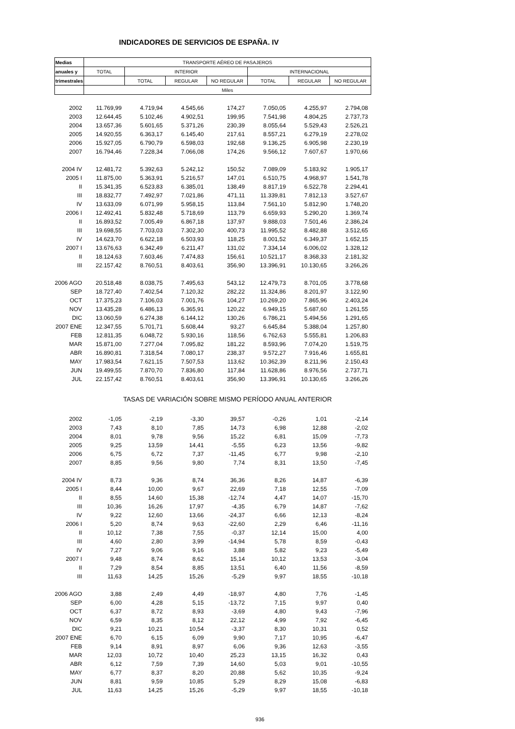INDICADORES DE SERVICIOS DE ESPAÑA. IV
| Medias | TRANSPORTE AÉREO DE PASAJEROS | | | | | | |
| --- | --- | --- | --- | --- | --- | --- | --- |
| anuales y | TOTAL | INTERIOR | | | INTERNACIONAL | | |
| trimestrales | | TOTAL | REGULAR | NO REGULAR | TOTAL | REGULAR | NO REGULAR |
| | Miles | | | | | | |
| 2002 | 11.769,99 | 4.719,94 | 4.545,66 | 174,27 | 7.050,05 | 4.255,97 | 2.794,08 |
| 2003 | 12.644,45 | 5.102,46 | 4.902,51 | 199,95 | 7.541,98 | 4.804,25 | 2.737,73 |
| 2004 | 13.657,36 | 5.601,65 | 5.371,26 | 230,39 | 8.055,64 | 5.529,43 | 2.526,21 |
| 2005 | 14.920,55 | 6.363,17 | 6.145,40 | 217,61 | 8.557,21 | 6.279,19 | 2.278,02 |
| 2006 | 15.927,05 | 6.790,79 | 6.598,03 | 192,68 | 9.136,25 | 6.905,98 | 2.230,19 |
| 2007 | 16.794,46 | 7.228,34 | 7.066,08 | 174,26 | 9.566,12 | 7.607,67 | 1.970,66 |
| 2004 IV | 12.481,72 | 5.392,63 | 5.242,12 | 150,52 | 7.089,09 | 5.183,92 | 1.905,17 |
| 2005 I | 11.875,00 | 5.363,91 | 5.216,57 | 147,01 | 6.510,75 | 4.968,97 | 1.541,78 |
| II | 15.341,35 | 6.523,83 | 6.385,01 | 138,49 | 8.817,19 | 6.522,78 | 2.294,41 |
| III | 18.832,77 | 7.492,97 | 7.021,86 | 471,11 | 11.339,81 | 7.812,13 | 3.527,67 |
| IV | 13.633,09 | 6.071,99 | 5.958,15 | 113,84 | 7.561,10 | 5.812,90 | 1.748,20 |
| 2006 I | 12.492,41 | 5.832,48 | 5.718,69 | 113,79 | 6.659,93 | 5.290,20 | 1.369,74 |
| II | 16.893,52 | 7.005,49 | 6.867,18 | 137,97 | 9.888,03 | 7.501,46 | 2.386,24 |
| III | 19.698,55 | 7.703,03 | 7.302,30 | 400,73 | 11.995,52 | 8.482,88 | 3.512,65 |
| IV | 14.623,70 | 6.622,18 | 6.503,93 | 118,25 | 8.001,52 | 6.349,37 | 1.652,15 |
| 2007 I | 13.676,63 | 6.342,49 | 6.211,47 | 131,02 | 7.334,14 | 6.006,02 | 1.328,12 |
| II | 18.124,63 | 7.603,46 | 7.474,83 | 156,61 | 10.521,17 | 8.368,33 | 2.181,32 |
| III | 22.157,42 | 8.760,51 | 8.403,61 | 356,90 | 13.396,91 | 10.130,65 | 3.266,26 |
| 2006 AGO | 20.518,48 | 8.038,75 | 7.495,63 | 543,12 | 12.479,73 | 8.701,05 | 3.778,68 |
| SEP | 18.727,40 | 7.402,54 | 7.120,32 | 282,22 | 11.324,86 | 8.201,97 | 3.122,90 |
| OCT | 17.375,23 | 7.106,03 | 7.001,76 | 104,27 | 10.269,20 | 7.865,96 | 2.403,24 |
| NOV | 13.435,28 | 6.486,13 | 6.365,91 | 120,22 | 6.949,15 | 5.687,60 | 1.261,55 |
| DIC | 13.060,59 | 6.274,38 | 6.144,12 | 130,26 | 6.786,21 | 5.494,56 | 1.291,65 |
| 2007 ENE | 12.347,55 | 5.701,71 | 5.608,44 | 93,27 | 6.645,84 | 5.388,04 | 1.257,80 |
| FEB | 12.811,35 | 6.048,72 | 5.930,16 | 118,56 | 6.762,63 | 5.555,81 | 1.206,83 |
| MAR | 15.871,00 | 7.277,04 | 7.095,82 | 181,22 | 8.593,96 | 7.074,20 | 1.519,75 |
| ABR | 16.890,81 | 7.318,54 | 7.080,17 | 238,37 | 9.572,27 | 7.916,46 | 1.655,81 |
| MAY | 17.983,54 | 7.621,15 | 7.507,53 | 113,62 | 10.362,39 | 8.211,96 | 2.150,43 |
| JUN | 19.499,55 | 7.870,70 | 7.836,80 | 117,84 | 11.628,86 | 8.976,56 | 2.737,71 |
| JUL | 22.157,42 | 8.760,51 | 8.403,61 | 356,90 | 13.396,91 | 10.130,65 | 3.266,26 |
| | TASAS DE VARIACIÓN SOBRE MISMO PERÍODO ANUAL ANTERIOR | | | | | | |
| 2002 | -1,05 | -2,19 | -3,30 | 39,57 | -0,26 | 1,01 | -2,14 |
| 2003 | 7,43 | 8,10 | 7,85 | 14,73 | 6,98 | 12,88 | -2,02 |
| 2004 | 8,01 | 9,78 | 9,56 | 15,22 | 6,81 | 15,09 | -7,73 |
| 2005 | 9,25 | 13,59 | 14,41 | -5,55 | 6,23 | 13,56 | -9,82 |
| 2006 | 6,75 | 6,72 | 7,37 | -11,45 | 6,77 | 9,98 | -2,10 |
| 2007 | 8,85 | 9,56 | 9,80 | 7,74 | 8,31 | 13,50 | -7,45 |
| 2004 IV | 8,73 | 9,36 | 8,74 | 36,36 | 8,26 | 14,87 | -6,39 |
| 2005 I | 8,44 | 10,00 | 9,67 | 22,69 | 7,18 | 12,55 | -7,09 |
| II | 8,55 | 14,60 | 15,38 | -12,74 | 4,47 | 14,07 | -15,70 |
| III | 10,36 | 16,26 | 17,97 | -4,35 | 6,79 | 14,87 | -7,62 |
| IV | 9,22 | 12,60 | 13,66 | -24,37 | 6,66 | 12,13 | -8,24 |
| 2006 I | 5,20 | 8,74 | 9,63 | -22,60 | 2,29 | 6,46 | -11,16 |
| II | 10,12 | 7,38 | 7,55 | -0,37 | 12,14 | 15,00 | 4,00 |
| III | 4,60 | 2,80 | 3,99 | -14,94 | 5,78 | 8,59 | -0,43 |
| IV | 7,27 | 9,06 | 9,16 | 3,88 | 5,82 | 9,23 | -5,49 |
| 2007 I | 9,48 | 8,74 | 8,62 | 15,14 | 10,12 | 13,53 | -3,04 |
| II | 7,29 | 8,54 | 8,85 | 13,51 | 6,40 | 11,56 | -8,59 |
| III | 11,63 | 14,25 | 15,26 | -5,29 | 9,97 | 18,55 | -10,18 |
| 2006 AGO | 3,88 | 2,49 | 4,49 | -18,97 | 4,80 | 7,76 | -1,45 |
| SEP | 6,00 | 4,28 | 5,15 | -13,72 | 7,15 | 9,97 | 0,40 |
| OCT | 6,37 | 8,72 | 8,93 | -3,69 | 4,80 | 9,43 | -7,96 |
| NOV | 6,59 | 8,35 | 8,12 | 22,12 | 4,99 | 7,92 | -6,45 |
| DIC | 9,21 | 10,21 | 10,54 | -3,37 | 8,30 | 10,31 | 0,52 |
| 2007 ENE | 6,70 | 6,15 | 6,09 | 9,90 | 7,17 | 10,95 | -6,47 |
| FEB | 9,14 | 8,91 | 8,97 | 6,06 | 9,36 | 12,63 | -3,55 |
| MAR | 12,03 | 10,72 | 10,40 | 25,23 | 13,15 | 16,32 | 0,43 |
| ABR | 6,12 | 7,59 | 7,39 | 14,60 | 5,03 | 9,01 | -10,55 |
| MAY | 6,77 | 8,37 | 8,20 | 20,88 | 5,62 | 10,35 | -9,24 |
| JUN | 8,81 | 9,59 | 10,85 | 5,29 | 8,29 | 15,08 | -6,83 |
| JUL | 11,63 | 14,25 | 15,26 | -5,29 | 9,97 | 18,55 | -10,18 |
936